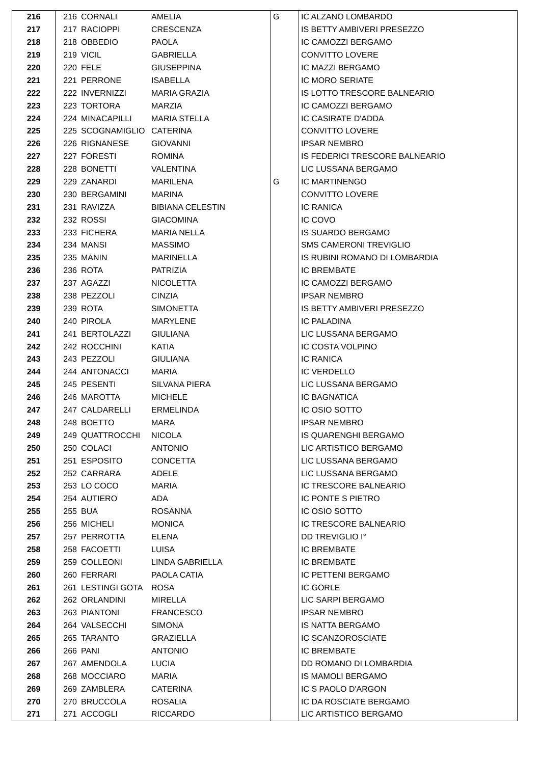| 216 | 216 | CORNALI | AMELIA | G | IC ALZANO LOMBARDO |
| 217 | 217 | RACIOPPI | CRESCENZA | | IS BETTY AMBIVERI PRESEZZO |
| 218 | 218 | OBBEDIO | PAOLA | | IC CAMOZZI BERGAMO |
| 219 | 219 | VICIL | GABRIELLA | | CONVITTO LOVERE |
| 220 | 220 | FELE | GIUSEPPINA | | IC MAZZI BERGAMO |
| 221 | 221 | PERRONE | ISABELLA | | IC MORO SERIATE |
| 222 | 222 | INVERNIZZI | MARIA GRAZIA | | IS LOTTO TRESCORE BALNEARIO |
| 223 | 223 | TORTORA | MARZIA | | IC CAMOZZI BERGAMO |
| 224 | 224 | MINACAPILLI | MARIA STELLA | | IC CASIRATE D'ADDA |
| 225 | 225 | SCOGNAMIGLIO | CATERINA | | CONVITTO LOVERE |
| 226 | 226 | RIGNANESE | GIOVANNI | | IPSAR NEMBRO |
| 227 | 227 | FORESTI | ROMINA | | IS FEDERICI TRESCORE BALNEARIO |
| 228 | 228 | BONETTI | VALENTINA | | LIC LUSSANA BERGAMO |
| 229 | 229 | ZANARDI | MARILENA | G | IC MARTINENGO |
| 230 | 230 | BERGAMINI | MARINA | | CONVITTO LOVERE |
| 231 | 231 | RAVIZZA | BIBIANA CELESTIN | | IC RANICA |
| 232 | 232 | ROSSI | GIACOMINA | | IC COVO |
| 233 | 233 | FICHERA | MARIA NELLA | | IS SUARDO BERGAMO |
| 234 | 234 | MANSI | MASSIMO | | SMS CAMERONI TREVIGLIO |
| 235 | 235 | MANIN | MARINELLA | | IS RUBINI ROMANO DI LOMBARDIA |
| 236 | 236 | ROTA | PATRIZIA | | IC BREMBATE |
| 237 | 237 | AGAZZI | NICOLETTA | | IC CAMOZZI BERGAMO |
| 238 | 238 | PEZZOLI | CINZIA | | IPSAR NEMBRO |
| 239 | 239 | ROTA | SIMONETTA | | IS BETTY AMBIVERI PRESEZZO |
| 240 | 240 | PIROLA | MARYLENE | | IC PALADINA |
| 241 | 241 | BERTOLAZZI | GIULIANA | | LIC LUSSANA BERGAMO |
| 242 | 242 | ROCCHINI | KATIA | | IC COSTA VOLPINO |
| 243 | 243 | PEZZOLI | GIULIANA | | IC RANICA |
| 244 | 244 | ANTONACCI | MARIA | | IC VERDELLO |
| 245 | 245 | PESENTI | SILVANA PIERA | | LIC LUSSANA BERGAMO |
| 246 | 246 | MAROTTA | MICHELE | | IC BAGNATICA |
| 247 | 247 | CALDARELLI | ERMELINDA | | IC OSIO SOTTO |
| 248 | 248 | BOETTO | MARA | | IPSAR NEMBRO |
| 249 | 249 | QUATTROCCHI | NICOLA | | IS QUARENGHI BERGAMO |
| 250 | 250 | COLACI | ANTONIO | | LIC ARTISTICO BERGAMO |
| 251 | 251 | ESPOSITO | CONCETTA | | LIC LUSSANA BERGAMO |
| 252 | 252 | CARRARA | ADELE | | LIC LUSSANA BERGAMO |
| 253 | 253 | LO COCO | MARIA | | IC TRESCORE BALNEARIO |
| 254 | 254 | AUTIERO | ADA | | IC PONTE S PIETRO |
| 255 | 255 | BUA | ROSANNA | | IC OSIO SOTTO |
| 256 | 256 | MICHELI | MONICA | | IC TRESCORE BALNEARIO |
| 257 | 257 | PERROTTA | ELENA | | DD TREVIGLIO I° |
| 258 | 258 | FACOETTI | LUISA | | IC BREMBATE |
| 259 | 259 | COLLEONI | LINDA GABRIELLA | | IC BREMBATE |
| 260 | 260 | FERRARI | PAOLA CATIA | | IC PETTENI BERGAMO |
| 261 | 261 | LESTINGI GOTA | ROSA | | IC GORLE |
| 262 | 262 | ORLANDINI | MIRELLA | | LIC SARPI BERGAMO |
| 263 | 263 | PIANTONI | FRANCESCO | | IPSAR NEMBRO |
| 264 | 264 | VALSECCHI | SIMONA | | IS NATTA BERGAMO |
| 265 | 265 | TARANTO | GRAZIELLA | | IC SCANZOROSCIATE |
| 266 | 266 | PANI | ANTONIO | | IC BREMBATE |
| 267 | 267 | AMENDOLA | LUCIA | | DD ROMANO DI LOMBARDIA |
| 268 | 268 | MOCCIARO | MARIA | | IS MAMOLI BERGAMO |
| 269 | 269 | ZAMBLERA | CATERINA | | IC S PAOLO D'ARGON |
| 270 | 270 | BRUCCOLA | ROSALIA | | IC DA ROSCIATE BERGAMO |
| 271 | 271 | ACCOGLI | RICCARDO | | LIC ARTISTICO BERGAMO |